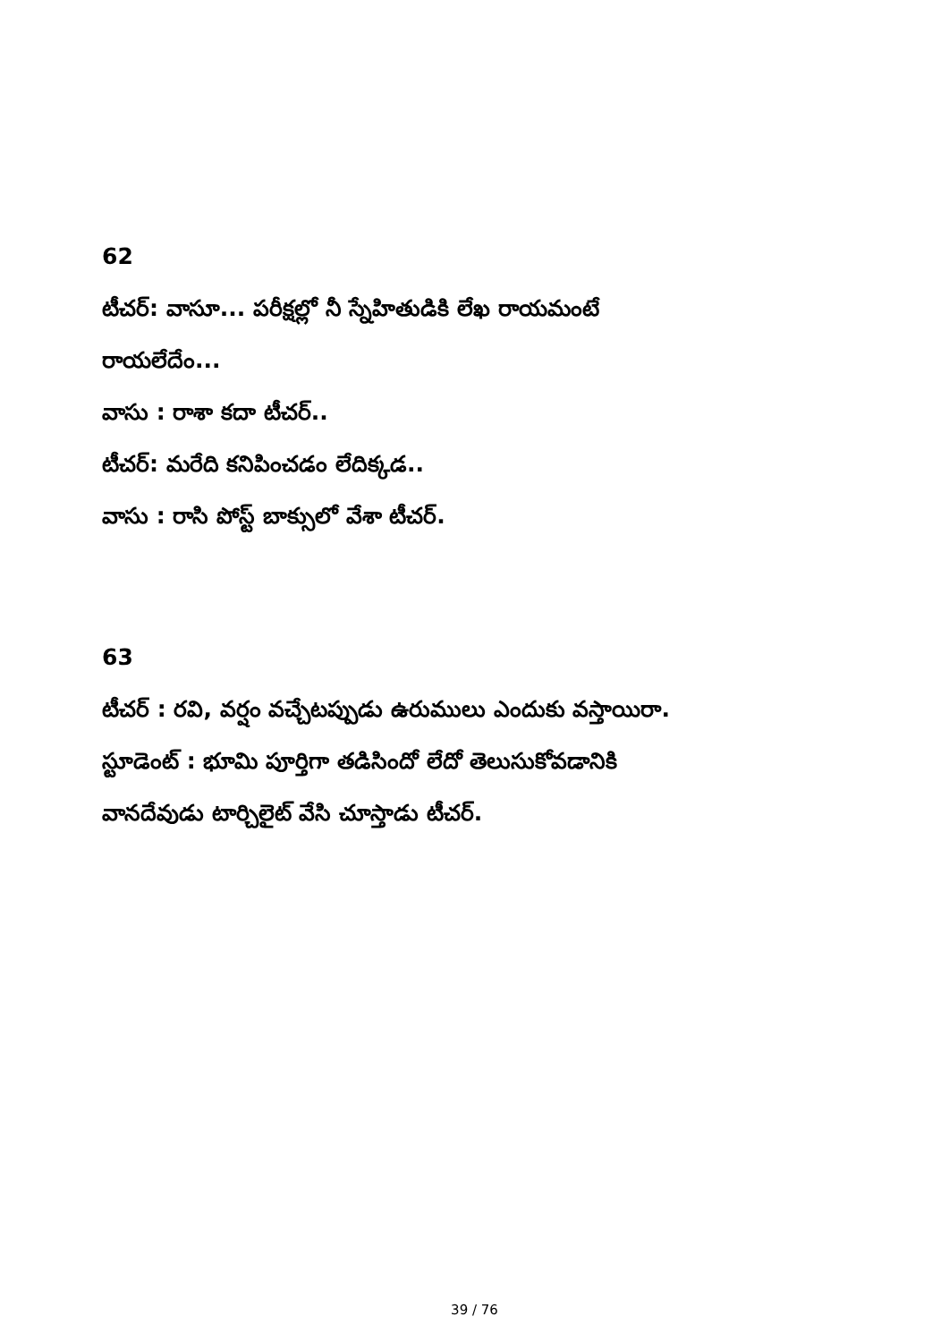62
టీచర్: వాసూ... పరీక్షల్లో నీ స్నేహితుడికి లేఖ రాయమంటే
రాయలేదేం...
వాసు : రాశా కదా టీచర్..
టీచర్: మరేది కనిపించడం లేదిక్కడ..
వాసు : రాసి పోస్ట్ బాక్సులో వేశా టీచర్.
63
టీచర్ : రవి, వర్షం వచ్చేటప్పుడు ఉరుములు ఎందుకు వస్తాయిరా.
స్టూడెంట్ : భూమి పూర్తిగా తడిసిందో లేదో తెలుసుకోవడానికి
వానదేవుడు టార్చిలైట్ వేసి చూస్తాడు టీచర్.
39 / 76